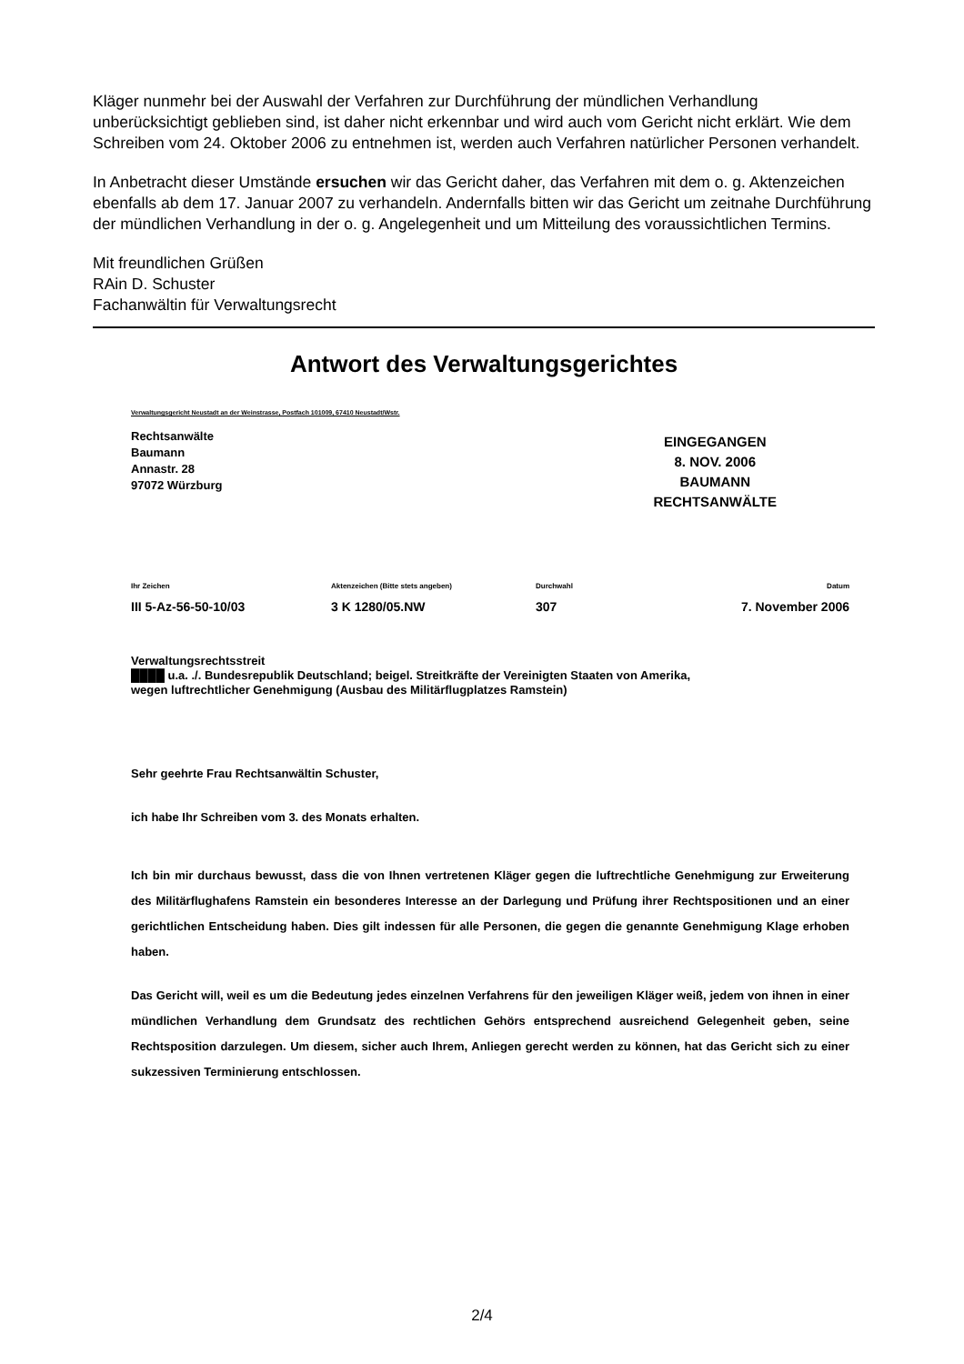Kläger nunmehr bei der Auswahl der Verfahren zur Durchführung der mündlichen Verhandlung unberücksichtigt geblieben sind, ist daher nicht erkennbar und wird auch vom Gericht nicht erklärt. Wie dem Schreiben vom 24. Oktober 2006 zu entnehmen ist, werden auch Verfahren natürlicher Personen verhandelt.
In Anbetracht dieser Umstände ersuchen wir das Gericht daher, das Verfahren mit dem o. g. Aktenzeichen ebenfalls ab dem 17. Januar 2007 zu verhandeln. Andernfalls bitten wir das Gericht um zeitnahe Durchführung der mündlichen Verhandlung in der o. g. Angelegenheit und um Mitteilung des voraussichtlichen Termins.
Mit freundlichen Grüßen
RAin D. Schuster
Fachanwältin für Verwaltungsrecht
Antwort des Verwaltungsgerichtes
Verwaltungsgericht Neustadt an der Weinstrasse, Postfach 101009, 67410 Neustadt/Wstr.
Rechtsanwälte
Baumann
Annastr. 28
97072 Würzburg
EINGEGANGEN
8. NOV. 2006
BAUMANN
RECHTSANWÄLTE
Ihr Zeichen
III 5-Az-56-50-10/03
Aktenzeichen (Bitte stets angeben)
3 K 1280/05.NW
Durchwahl
307
Datum
7. November 2006
Verwaltungsrechtsstreit
████ u.a. ./. Bundesrepublik Deutschland; beigel. Streitkräfte der Vereinigten Staaten von Amerika,
wegen luftrechtlicher Genehmigung (Ausbau des Militärflugplatzes Ramstein)
Sehr geehrte Frau Rechtsanwältin Schuster,
ich habe Ihr Schreiben vom 3. des Monats erhalten.
Ich bin mir durchaus bewusst, dass die von Ihnen vertretenen Kläger gegen die luftrechtliche Genehmigung zur Erweiterung des Militärflughafens Ramstein ein besonderes Interesse an der Darlegung und Prüfung ihrer Rechtspositionen und an einer gerichtlichen Entscheidung haben. Dies gilt indessen für alle Personen, die gegen die genannte Genehmigung Klage erhoben haben.
Das Gericht will, weil es um die Bedeutung jedes einzelnen Verfahrens für den jeweiligen Kläger weiß, jedem von ihnen in einer mündlichen Verhandlung dem Grundsatz des rechtlichen Gehörs entsprechend ausreichend Gelegenheit geben, seine Rechtsposition darzulegen. Um diesem, sicher auch Ihrem, Anliegen gerecht werden zu können, hat das Gericht sich zu einer sukzessiven Terminierung entschlossen.
2/4